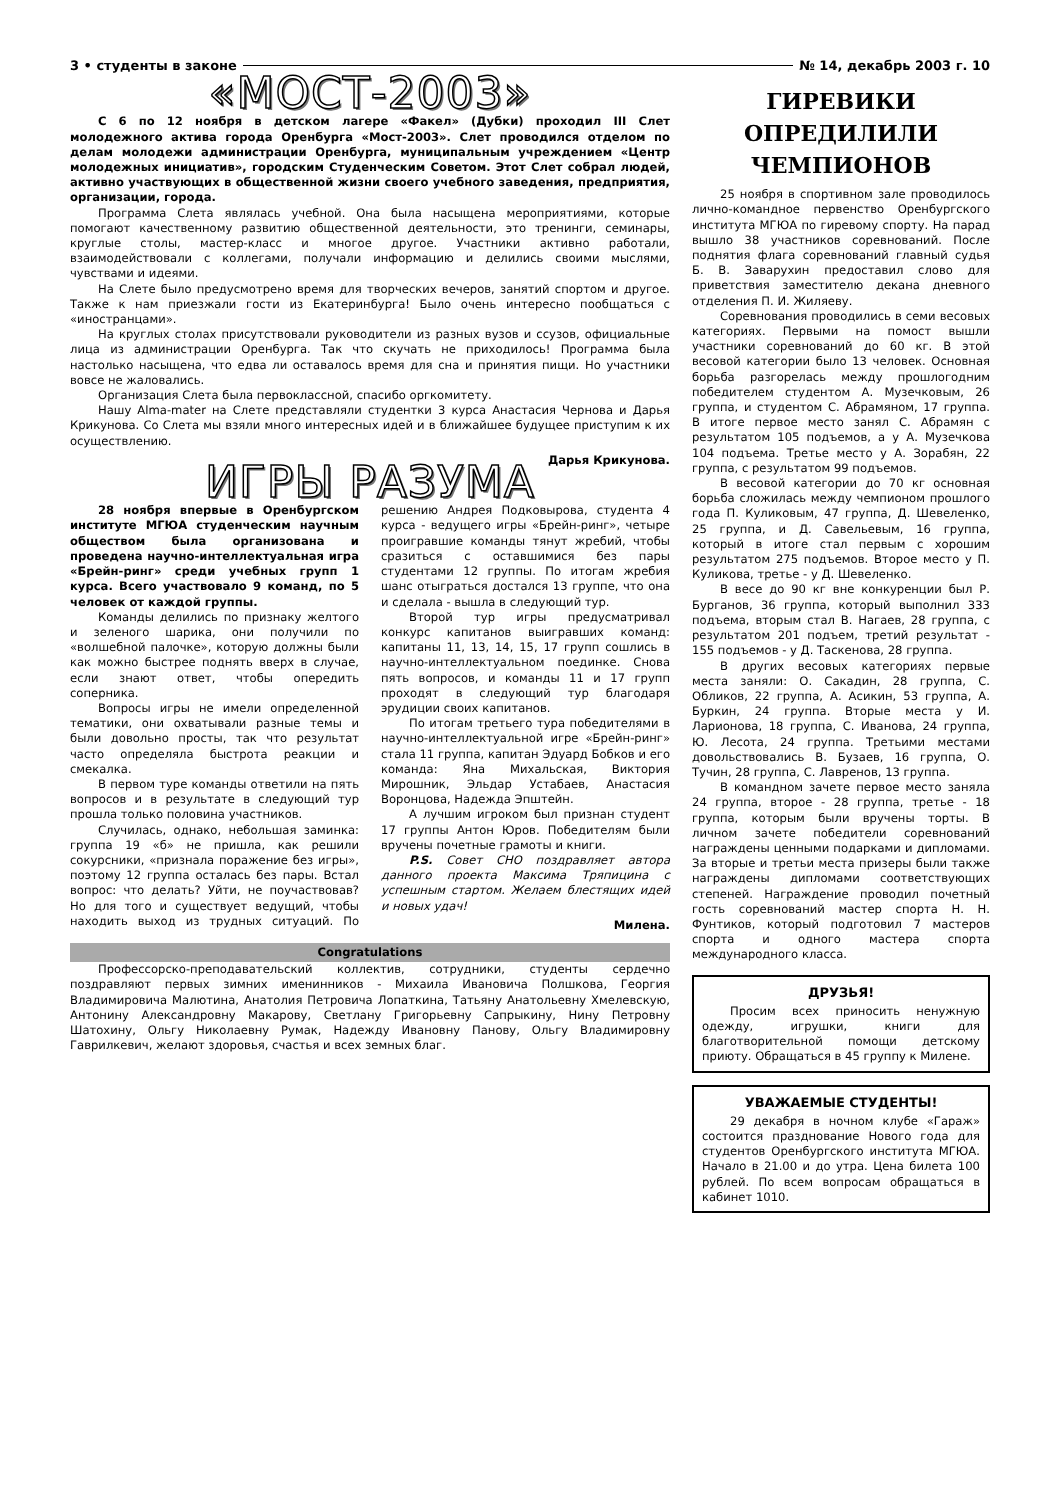3 • студенты в законе № 14, декабрь 2003 г. 10
«МОСТ-2003»
С 6 по 12 ноября в детском лагере «Факел» (Дубки) проходил III Слет молодежного актива города Оренбурга «Мост-2003». Слет проводился отделом по делам молодежи администрации Оренбурга, муниципальным учреждением «Центр молодежных инициатив», городским Студенческим Советом. Этот Слет собрал людей, активно участвующих в общественной жизни своего учебного заведения, предприятия, организации, города.
Программа Слета являлась учебной. Она была насыщена мероприятиями, которые помогают качественному развитию общественной деятельности, это тренинги, семинары, круглые столы, мастер-класс и многое другое. Участники активно работали, взаимодействовали с коллегами, получали информацию и делились своими мыслями, чувствами и идеями.
На Слете было предусмотрено время для творческих вечеров, занятий спортом и другое. Также к нам приезжали гости из Екатеринбурга! Было очень интересно пообщаться с «иностранцами».
На круглых столах присутствовали руководители из разных вузов и ссузов, официальные лица из администрации Оренбурга. Так что скучать не приходилось! Программа была настолько насыщена, что едва ли оставалось время для сна и принятия пищи. Но участники вовсе не жаловались.
Организация Слета была первоклассной, спасибо оргкомитету.
Нашу Alma-mater на Слете представляли студентки 3 курса Анастасия Чернова и Дарья Крикунова. Со Слета мы взяли много интересных идей и в ближайшее будущее приступим к их осуществлению.
Дарья Крикунова.
ИГРЫ РАЗУМА
28 ноября впервые в Оренбургском институте МГЮА студенческим научным обществом была организована и проведена научно-интеллектуальная игра «Брейн-ринг» среди учебных групп 1 курса. Всего участвовало 9 команд, по 5 человек от каждой группы.
Команды делились по признаку желтого и зеленого шарика, они получили по «волшебной палочке», которую должны были как можно быстрее поднять вверх в случае, если знают ответ, чтобы опередить соперника.
Вопросы игры не имели определенной тематики, они охватывали разные темы и были довольно просты, так что результат часто определяла быстрота реакции и смекалка.
В первом туре команды ответили на пять вопросов и в результате в следующий тур прошла только половина участников.
Случилась, однако, небольшая заминка: группа 19 «б» не пришла, как решили сокурсники, «признала поражение без игры», поэтому 12 группа осталась без пары. Встал вопрос: что делать? Уйти, не поучаствовав? Но для того и существует ведущий, чтобы находить выход из трудных ситуаций. По решению Андрея Подковырова, студента 4 курса - ведущего игры «Брейн-ринг», четыре проигравшие команды тянут жребий, чтобы сразиться с оставшимися без пары студентами 12 группы. По итогам жребия шанс отыграться достался 13 группе, что она и сделала - вышла в следующий тур.
Второй тур игры предусматривал конкурс капитанов выигравших команд: капитаны 11, 13, 14, 15, 17 групп сошлись в научно-интеллектуальном поединке. Снова пять вопросов, и команды 11 и 17 групп проходят в следующий тур благодаря эрудиции своих капитанов.
По итогам третьего тура победителями в научно-интеллектуальной игре «Брейн-ринг» стала 11 группа, капитан Эдуард Бобков и его команда: Яна Михальская, Виктория Мирошник, Эльдар Устабаев, Анастасия Воронцова, Надежда Эпштейн.
А лучшим игроком был признан студент 17 группы Антон Юров. Победителям были вручены почетные грамоты и книги.
P.S. Совет СНО поздравляет автора данного проекта Максима Тряпицина с успешным стартом. Желаем блестящих идей и новых удач!
Милена.
Congratulations
Профессорско-преподавательский коллектив, сотрудники, студенты сердечно поздравляют первых зимних именинников - Михаила Ивановича Полшкова, Георгия Владимировича Малютина, Анатолия Петровича Лопаткина, Татьяну Анатольевну Хмелевскую, Антонину Александровну Макарову, Светлану Григорьевну Сапрыкину, Нину Петровну Шатохину, Ольгу Николаевну Румак, Надежду Ивановну Панову, Ольгу Владимировну Гаврилкевич, желают здоровья, счастья и всех земных благ.
ГИРЕВИКИ
ОПРЕДИЛИЛИ
ЧЕМПИОНОВ
25 ноября в спортивном зале проводилось лично-командное первенство Оренбургского института МГЮА по гиревому спорту. На парад вышло 38 участников соревнований. После поднятия флага соревнований главный судья Б. В. Заварухин предоставил слово для приветствия заместителю декана дневного отделения П. И. Жиляеву.
Соревнования проводились в семи весовых категориях. Первыми на помост вышли участники соревнований до 60 кг. В этой весовой категории было 13 человек. Основная борьба разгорелась между прошлогодним победителем студентом А. Музечковым, 26 группа, и студентом С. Абрамяном, 17 группа. В итоге первое место занял С. Абрамян с результатом 105 подъемов, а у А. Музечкова 104 подъема. Третье место у А. Зорабян, 22 группа, с результатом 99 подъемов.
В весовой категории до 70 кг основная борьба сложилась между чемпионом прошлого года П. Куликовым, 47 группа, Д. Шевеленко, 25 группа, и Д. Савельевым, 16 группа, который в итоге стал первым с хорошим результатом 275 подъемов. Второе место у П. Куликова, третье - у Д. Шевеленко.
В весе до 90 кг вне конкуренции был Р. Бурганов, 36 группа, который выполнил 333 подъема, вторым стал В. Нагаев, 28 группа, с результатом 201 подъем, третий результат - 155 подъемов - у Д. Таскенова, 28 группа.
В других весовых категориях первые места заняли: О. Сакадин, 28 группа, С. Обликов, 22 группа, А. Асикин, 53 группа, А. Буркин, 24 группа. Вторые места у И. Ларионова, 18 группа, С. Иванова, 24 группа, Ю. Лесота, 24 группа. Третьими местами довольствовались В. Бузаев, 16 группа, О. Тучин, 28 группа, С. Лавренов, 13 группа.
В командном зачете первое место заняла 24 группа, второе - 28 группа, третье - 18 группа, которым были вручены торты. В личном зачете победители соревнований награждены ценными подарками и дипломами. За вторые и третьи места призеры были также награждены дипломами соответствующих степеней. Награждение проводил почетный гость соревнований мастер спорта Н. Н. Фунтиков, который подготовил 7 мастеров спорта и одного мастера спорта международного класса.
ДРУЗЬЯ!
Просим всех приносить ненужную одежду, игрушки, книги для благотворительной помощи детскому приюту. Обращаться в 45 группу к Милене.
УВАЖАЕМЫЕ СТУДЕНТЫ!
29 декабря в ночном клубе «Гараж» состоится празднование Нового года для студентов Оренбургского института МГЮА. Начало в 21.00 и до утра. Цена билета 100 рублей. По всем вопросам обращаться в кабинет 1010.